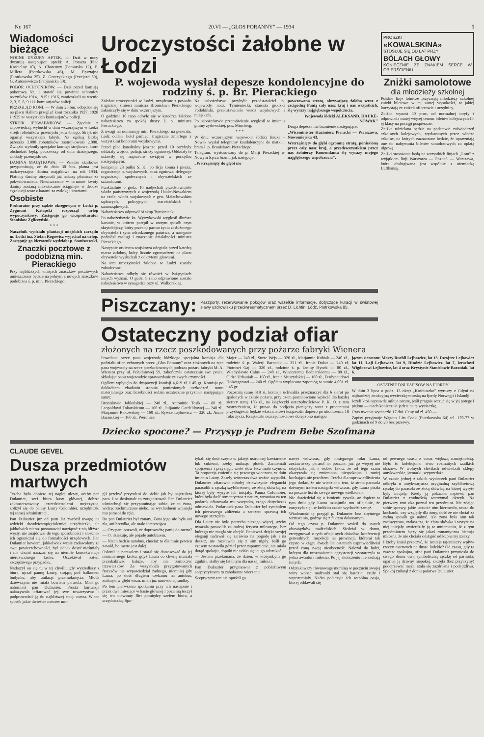Nr. 167 20.VI — „GŁOS PORANNY" — 1934 5
Wiadomości bieżące
NOCNE DYŻURY APTEK. — Dziś w nocy dyżurują następujące apteki: A. Potasza (Plac Kościelny 10), A. Charemzy (Pomorska 12), E. Millera (Piotrkowska 46), M. Epsztajna (Piotrkowska 25), Z. Gorczyckiego (Przejazd 59), G. Antoniewicza (Pabjanicka 50).
POBÓR OCHOTNIKÓW. — Dziś przed komisją poborową Nr. 1 stawić się powinni ochotnicy roczników 1914, 1915 i 1916, zamieszkali na terenie 2, 3, 5, 8, 9 i 11 komisarjatów policji.
PRZEGLĄD KONI. — W dniu 25 bm. odbędzie się na placu Hallera przegląd koni rocznika 1927, 1928 i 1929 ze wszystkich komisarjatów policji.
STREJK JEDWABNIKÓW. — Zgodnie z zapowiedzią, wybuchł w dniu wczorajszym w Łodzi strejk robotników przemysłu jedwabnego. Strejk nie ogarnął wszystkich fabryk. Na ogólną liczbę przeszło 3.000 robotników zastrejkowało 2.000. Związki wyłoniły specjalne komisje strejkowe, które obchodzić będą, poczawszy od dnia dzisiejszego, zakłady przemysłowe.
DANINA MAJĄTKOWA. — Władze skarbowe przypominają, że do dnia 30 bm. płatna jest nadzwyczajna danina majątkowa na rok 1934. Płatnicy daniny otrzymali już nakazy płatnicze za pokwitowaniem. Nieuiszczenie w terminie kwoty daniny zostaną niezwłocznie ściągnięte w drodze egzekucji wraz z karami za zwłokę i kosztami.
Osobiste
Prokurator przy sądzie okręgowym w Łodzi p. Zygmunt Kałapski rozpoczął urlop wypoczynkowy. Zastępuje go wiceprokurator Stanisław Zgliczyński.
* * *
Naczelnik wydziału plantacji miejskich zarządu m. Łodzi inż. Stefan Rogowicz wyjechał na urlop. Zastępuje go kierownik wydziału p. Staniszewski.
Znaczki pocztowe z podobizną min. Pierackiego
Przy najbliższych emisjach znaczków pocztowych umieszczona będzie na jednym z nowych znaczków podobizna ś. p. min. Pierackiego.
Uroczystości żałobne w Łodzi
P. wojewoda wysłał depesze kondolencyjne do rodziny ś. p. Br. Pierackiego
Żałobne uroczystości w Łodzi, urządzone z powodu tragicznej śmierci ministra Bronisława Pierackiego zakończyły się w dniu wczorajszym.
O godzinie 10 rano odbyło się w katedrze żałobne nabożeństwo za spokój duszy ś. p. ministra Pierackiego.
Z uwagi na nominację min. Pierackiego na generała, Łódź oddała hołd pamięci tragicznie zmarłego z wszystkimi honorami wojskowymi.
Przed plac katedralny jeszcze przed 10 przybyły oddziały wojska, policji, straży ogniowej. Oddziały te ustawiły się naprzeciw świątyni w porządku następującym:
kompanja 28 pułku S. K., po licja konna i piesza, organizacje b. wojskowych, straż ogniowa, delegacje organizacji społecznych i obywatelskich ze sztandarami.
Punktualnie o godz. 10 nadjechali przedstawiciele władz państwowych z wojewodą Hauke-Nowakiem na czele, władz wojskowych z gen. Małachowskim sądowych, policyjnych, starościńskich i samorządowych.
Nabożeństwo odprawił bi skup Tymieniecki.
Po nabożeństwie ks. Wyrzykowski wygłosił dłuższe kazanie, w którem potępił w ostrym sposób czyn skrytobójczy, który przeciął pasmo życia zasłużonego obywatela i syna odrodzonego państwa, a następnie podniósł zasługi i znaczenie działalności ministra Pierackiego.
Następnie orkiestra wojskowa odegrała przed katedrą marsz żałobny, który licznie zgromadzeni na placu obywatele wysłuchali z odkrytemi głowami.
Na tem uroczystości żałobne w Łodzi zostały zakończone.
Nabożeństwa odbyły się również w świątyniach innych wyznań. O godz. 9 rano odprawione zostało nabożeństwo w synagodze przy ul. Wolborskiej.
Na nabożeństwo przybyli: przedstawiciel p. wojewody, nacz. Tymieniecki, starosta grodzki Podobiński, przedstawiciele władz wojskowych i miejskich.
Po nabożeństwie przemówienie wygłosił w imieniu gminy żydowskiej, pos. Mincberg.
* * *
W dniu wczorajszym wojewoda łódzki Hauke - Nowak wysłał telegramy kondolencyjne do matki i brata ś. p. Bronisława Pierackiego.
Telegram, wystosowany do p. Marji Pierackiej w Nowym Sączu brzmi, jak następuje:
„Wstrząśnięty do głębi nie
powetowaną stratą, okrywającą żałobą wraz z czcigodną Panią cały nasz kraj i nas wszystkich, ślę wyrazy najgłębszego współczucia.
Wojewoda łódzki ALEKSAND. HAUKE-NOWAK"
Druga depesza ma brzmienie następujące:
„Wiceminister Kazimierz Pieracki — Warszawa, Nowomiejska 43.
Wstrząśnięty do głębi ogromną stratą, poniesioną przez cały nasz kraj, a przedewszystkiem przez nas żołnierzy Komendanta ślę wyrazy mojego najgłębszego współczucia".
Piszczany:
Paszporty, rezerwowanie pokojów oraz wszelkie informacje, dotyczące kuracji w światowej sławy uzdrowisku przeciwreumatycznem przez D. Lichtin, Łódź, Piotrkowska 85.
PROSZKI
«KOWALSKINA»
STOSUJE SIĘ OD LAT PRZY
BÓLACH GŁOWY
KONIECZNIE ZE ZNAKIEM SERCE W OBIERŚCIENIU
Zniżki samolotowe
dla młodzieży szkolnej
Polskie linje lotnicze przyznają młodzieży szkolnej zniżki biletowe w tej samej wysokości, w jakiej korzystają ze zniżek oficerowie i urzędnicy.
Zniżka wynosi 30 proc. od normalnej taryfy i odpowiada mniej więcej cenom biletów kolejowych II-ej klasy na pociągi pośpieszne.
Zniżka udzielana będzie na podstawie zaświadczeń szkolnych kolejowych, wydawanych przez władze szkolne, na których zaznaczone będzie, że uprawniają one do nabywania biletów samolotowych za opłatą ulgową.
Zniżki stosowane będą na wszystkich linjach „Lotu" z wyjątkiem linji Warszawa — Poznań — Warszawa, która obsługiwana jest wspólnie z niemiecką Lufthansą.
Ostateczny podział ofiar
złożonych na rzecz poszkodowanych przy pożarze fabryki Wienera
Powołana przez pana wojewodę łódzkiego specjalna komisja dla podziału ofiar, zebranych przez „Głos Poranny" oraz złożonych na ręce pana wojewody na rzecz poszkodowanych podczas pożaru fabryki M. A. Wienera przy ul. Południowej 59, zakończyła ostatecznie swe prace, składając panu wojewodzie sprawozdanie ze swych czynności.
Ogółem wpłynęło do dyspozycji komisji 4,619 zł. i 45 gr. Komisja po dokładnem zbadaniu stopnia poniesionych uszkodzeń, stanu materjalnego oraz liczebności rodzin ostatecznie przyznała następujące sumy:
Bronisławie Jabłońskiej — 240 zł., Antoninie Tosik — 80 zł., Leopoldowi Tokarskiemu — 160 zł., Juljannie Gardelikowej — 240 zł., Marjannie Rakowskiej — 160 zł., Rywce Lejbowicz — 320 zł., Annie Barańskiej — 160 zł., Weronice
Majer — 240 zł., Surze Wejs — 320 zł., Marjannie Kubiak — 240 zł., rodzinie ś. p. Walerji Baraniak — 321 zł., Irenie Dukat — 240 zł, Piotrowi Gaj — 320 zł., rodzinie ś. p. Janiny Hynek — 80 zł., Władysławie Całus — 240 zł., Wincentemu Bednarskiemu — 80 zł., Oldze Urbaniak — 160 zł., Irenie Muszyńskiej — 160 zł., Ferdynandowi Holwegerowi — 240 zł. Ogółem wypłacono zapomóg w sumie 4,001 zł. i 45 gr.
Pozostałą sumę 618 zł. komisja uchwaliła przeznaczyć dla 6 sierot po spalonych w czasie pożaru, przy czem postanowiono wpłacić dla każdej sieroty sumę 103 zł., na książeczki oszczędnościowe P. K. O. z tem zastrzeżeniem, że prawo do podjęcia pieniędzy wraz z procentami przysługiwać będzie właścicielowi książeczki dopiero po ukończeniu 18 roku życia. Książeczki oszczędnościowe doręczono następu
jącym sierotom: Maszy Ruchli Lejbowicz, lat 13, Dwojrze Lejbowicz lat 11, Łaji Lejbowicz, lat 9, Hindzie Lejbowicz, lat 7, Izraelowi Wigdorowi Lejbowicz, lat 4 oraz Krystynie Stanisławie Baraniak, lat 6.
OSTATNIE DNI ZAPISÓW NA FJORDY
W dniu 3 lipca o godz. 13 okręt „Kościuszko" wyruszy z Gdyni na najbardziej atrakcyjną wycieczkę morską na fjordy Norwegji i Islandji.
Jeżeli ktoś naprawdę miłuje naturę, jeśli pragnie wczuć się w jej potęgę i piękno — niech koniecznie jedzie na tę wycieczkę.
Czas trwania wycieczki 17 dni. Ceny od zł. 450.—
Zapisy przyjmuje Wagons Lits Cook (Piotrkowska 64) tel. 170-77 w godzinach od 9 do 20 bez przerwy.
Dziecko spocone? — Przysyp je Pudrem Bebe Szofmana
CLAUDE GEVEL
Dusza przedmiotów martwych
Trzeba było dopiero tej nagłej ulewy, ażeby pan Dulaurier, szef biura kasy głównej, dobrze zakonserwowany czterdziestoletni mężczyzna, zbliżył się do panny Laury Colombier, urzędniczki tej samej administracji.
Pan Dulaurier już od paru lat zwrócił uwagę na wdzięki dwudziestopięcioletniej urzędniczki, ale jakkolwiek nieraz postanawiał nawiązać z nią bliższe węzły, nie znajdował do tego sposobności i stosunek ich ograniczał się do formalności urzędowych. Pan Dulaurier bowiem, jakkolwiek wcale zadowolony ze swej powierzchowności, był jednak dosyć nieśmiały i nie chciał narażać się na niemiłe konsekwencje nierozważnego kroku. Oczekiwał zatem szczęśliwego przypadku.
Nadarzył on się tu w tej chwili, gdy wyszedłszy z biura, ujrzał pannę Laurę, stojącą pod balkonem budynku, aby uniknąć przemoknięcia. Młoda dziewczyna nie miała bowiem parasola. Miał go natomiast pan Dulaurier. Prosta kurtuazja nakazywała ofiarować jej swe towarzystwo i podprowadzić ją do najbliższej stacji metra. W ten sposób jakie dwieście metrów mo-
gli przebyć przytuleni do siebie jak by najczulsza para. Los doskonale to zorganizował. Pan Dulaurier uśmiechnął się przypominając sobie, że to żona, widząc zachmurzone niebo, na wychodnem wcisnęła mu parasol do ręki.
Bo pan Dulaurier był żonaty. Żona jego nie była ani zła, ani brzydka, ale mało interesująca.
— Czy pani pozwoli, że doprowadzę panią do metra?
— O, dziękuję, ale pojadę autobusem.
— Niech będzie autobus, chociaż to dla mnie pewien zawód, bo metro jest dalej.
Osłonił ją parasolem i starał się dostosować do jej niezmiernego kroku, gdyż Laura co chwilę musiała przeskakiwać kałuże, aby nie zamoczyć trzewiczków. Ze wszystkich przygotowanych frazesów nie wypowiedział żadnego, niemniej gdy Laura, po dość długiem czekaniu na autobus, zniknęła w głębi wozu, mieli już umówioną randkę.
Po tem pierwszem spotkaniu przy ich następnie i przez dwa miesiące w kasie głównej i poza nią toczył się ten niewinny flirt pomiędzy szefem biura, a urzędniczką. Spo-
tykali się dość często w jakiejś ustronnej kawiarence lub cukierni, ażeby uniknąć plotek. Zamieniali spojrzenia i przysięgi, wiele słów lecz mało czynów. Ta proporcja zmieniła się pewnego wieczoru, w dniu imienin Laury. Zaszły wówczas dwa ważne wypadki. Dulaurier ofiarował młodej dziewczynie elegancki parasolik z rączką szyldkretową, ze złotą skówką, na której były wyryte ich inicjały. Panna Colombier, która była dość romantyczna z natury, wzamian za ten podarek ofiarowała mu wszystko, czego dotychczas odmawiała. Podarunek pana Dulaurier był symbolem ich pierwszego zbliżenia a zarazem sprawcą ich nowego szczęścia.
Dla Laury nie było potrzeba niczego więcej, ażeby uważała parasolik za rodzaj fetyszu miłosnego, bez którego nie mogła się obejść. Ponieważ dzięki swojej eleganji nadawał się zarówno na pogodę jak i na deszcz, nie rozstawała się z nim nigdy. Jeśli go czasem zostawiła gdzieś przez zapomnienie, nie miała dotąd spokoju, dopóki nie udało się jej go odszukać.
— Jestem przekonana, że dzień, w którymbym go zgubiła, stałby się fatalnym dla naszej miłości.
Pan Dulaurier przyjmował z pobłażliwym sceptycyzmem to zabobonne wierzenie.
Sceptycyzm ten nie opuścił go
nawet wówczas, gdy następnego roku Laura, zostawiwszy parasol na poczcie, już go więcej nie odzyskała, jak i wobec faktu, że od tego czasu okazywała się zmieniona, niespokojna i mniej kochająca niż przedtem. Trzeba dla usprawiedliwienia jego dodać, że nie wiedział o tem, iż strata parasola dziwnym trafem nastąpiła wówczas, gdy Laura pisała na poczcie list do swego nowego wielbiciela.
Nie dowiedział się o istnieniu rywala, aż dopiero w tym dniu gdy Laura oznajmiła mu oficjalnie, że zaręczyła się i w krótkim czasie wychodzi zamąż.
Wiadomość tę przyjął p. Dulaurier bez zbytniego wzruszenia, godząc się z faktem dokonanym.
Od tego czasu p. Dulaurier wrócił do swych obowiązków małżeńskich. Siedział w domu, zrezygnował z tych oficjalnych obiadów, konferencji generalnych, inspekcji na prowincji, któremi tak często w ciągu dwuch lat ostatnich usprawiedliwiał przed żoną swoją nieobecność. Należał do ludzi, którym dla urozmaicenia egzystencji wystarczyła ta jedna awantura miłosna. Po jej skończeniu nie szukają innych.
Odzyskawszy równowagę moralną w poczuciu swojej winy wobec małżonki stał się bardziej czuły i wyrozumiały. Nadto połączyła ich wspólna pasja, której oddawali się
od pewnego czasu z coraz większą namiętnością. Było to kolekcjoner stwo rozmaitych rzadkich okazów. W wolnych chwilach odwiedzali sklepy antykwarskie, jarmarki, wyprzedaże.
W czasie jednej z takich wycieczek pani Dulaurier odkryła u antykwarjusza oryginalną szyldkretową rączkę do parasola ze złotą skówką, na której wyryte były inicjały. Kiedy ją pokazała mężowi, pan Dulaurier z trudnością wstrzymał okrzyk. Na pierwszy rzut oka poznał ten przedmiot. Nie zdając sobie sprawy, jakie uczucie nim kierowało, uraza do kochanki, czy względy dla żony, dość że nie chciał za żadną sposób go nabyć. Ale żona była nim tak zachwycona, zwłaszcza, że złota skówka i wyryte na niej inicjały utwierdziły ją w mniemaniu, iż z tym przedmiotem łączy się jakaś romantyczna historja miłosna, że nie chciała odstąpić od kupna tej rzeczy.
I ktoby śmiał przeczyć, że istnieje tajemniczy wpływ rzeczy martwych na dusze ludzkie? Od czasu, gdy ta zawsze spokojna, ufna pani Dulaurier przyniosła do swego domu ową symboliczną rączkę od parasola, ogarnął ją dziwny niepokój, zaczęła (bez przyczyny) podejrzewać męża, stała się zazdrosna i podejrzliwa. Spokój zniknął z domu państwa Dulaurier.